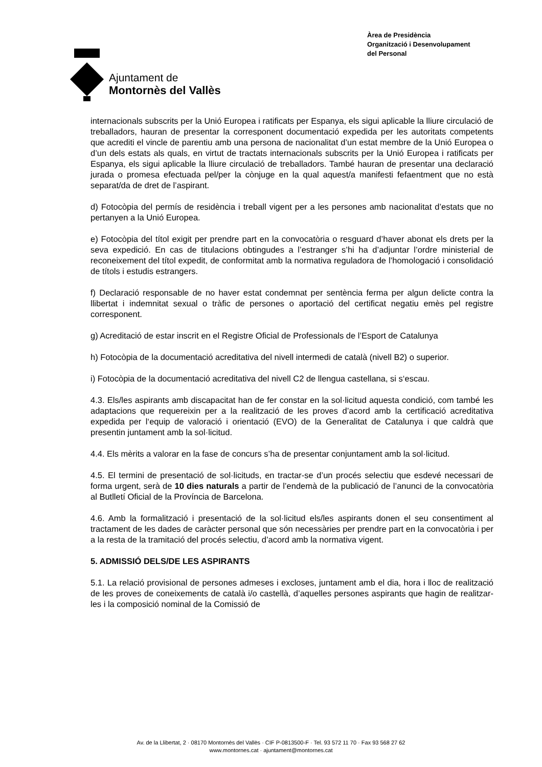Ajuntament de
Montornès del Vallès
Àrea de Presidència
Organització i Desenvolupament
del Personal
internacionals subscrits per la Unió Europea i ratificats per Espanya, els sigui aplicable la lliure circulació de treballadors, hauran de presentar la corresponent documentació expedida per les autoritats competents que acrediti el vincle de parentiu amb una persona de nacionalitat d’un estat membre de la Unió Europea o d’un dels estats als quals, en virtut de tractats internacionals subscrits per la Unió Europea i ratificats per Espanya, els sigui aplicable la lliure circulació de treballadors. També hauran de presentar una declaració jurada o promesa efectuada pel/per la cònjuge en la qual aquest/a manifesti fefaentment que no està separat/da de dret de l’aspirant.
d) Fotocòpia del permís de residència i treball vigent per a les persones amb nacionalitat d’estats que no pertanyen a la Unió Europea.
e) Fotocòpia del títol exigit per prendre part en la convocatòria o resguard d’haver abonat els drets per la seva expedició. En cas de titulacions obtingudes a l’estranger s’hi ha d’adjuntar l’ordre ministerial de reconeixement del títol expedit, de conformitat amb la normativa reguladora de l’homologació i consolidació de títols i estudis estrangers.
f) Declaració responsable de no haver estat condemnat per sentència ferma per algun delicte contra la llibertat i indemnitat sexual o tràfic de persones o aportació del certificat negatiu emès pel registre corresponent.
g) Acreditació de estar inscrit en el Registre Oficial de Professionals de l’Esport de Catalunya
h) Fotocòpia de la documentació acreditativa del nivell intermedi de català (nivell B2) o superior.
i) Fotocòpia de la documentació acreditativa del nivell C2 de llengua castellana, si s‘escau.
4.3. Els/les aspirants amb discapacitat han de fer constar en la sol·licitud aquesta condició, com també les adaptacions que requereixin per a la realització de les proves d’acord amb la certificació acreditativa expedida per l‘equip de valoració i orientació (EVO) de la Generalitat de Catalunya i que caldrà que presentin juntament amb la sol·licitud.
4.4. Els mèrits a valorar en la fase de concurs s’ha de presentar conjuntament amb la sol·licitud.
4.5. El termini de presentació de sol·licituds, en tractar-se d’un procés selectiu que esdevé necessari de forma urgent, serà de 10 dies naturals a partir de l’endemà de la publicació de l’anunci de la convocatòria al Butlletí Oficial de la Província de Barcelona.
4.6. Amb la formalització i presentació de la sol·licitud els/les aspirants donen el seu consentiment al tractament de les dades de caràcter personal que són necessàries per prendre part en la convocatòria i per a la resta de la tramitació del procés selectiu, d’acord amb la normativa vigent.
5. ADMISSIÓ DELS/DE LES ASPIRANTS
5.1. La relació provisional de persones admeses i excloses, juntament amb el dia, hora i lloc de realització de les proves de coneixements de català i/o castellà, d’aquelles persones aspirants que hagin de realitzar-les i la composició nominal de la Comissió de
Av. de la Llibertat, 2 · 08170 Montornès del Vallès · CIF P-0813500-F · Tel. 93 572 11 70 · Fax 93 568 27 62
www.montornes.cat · ajuntament@montornes.cat